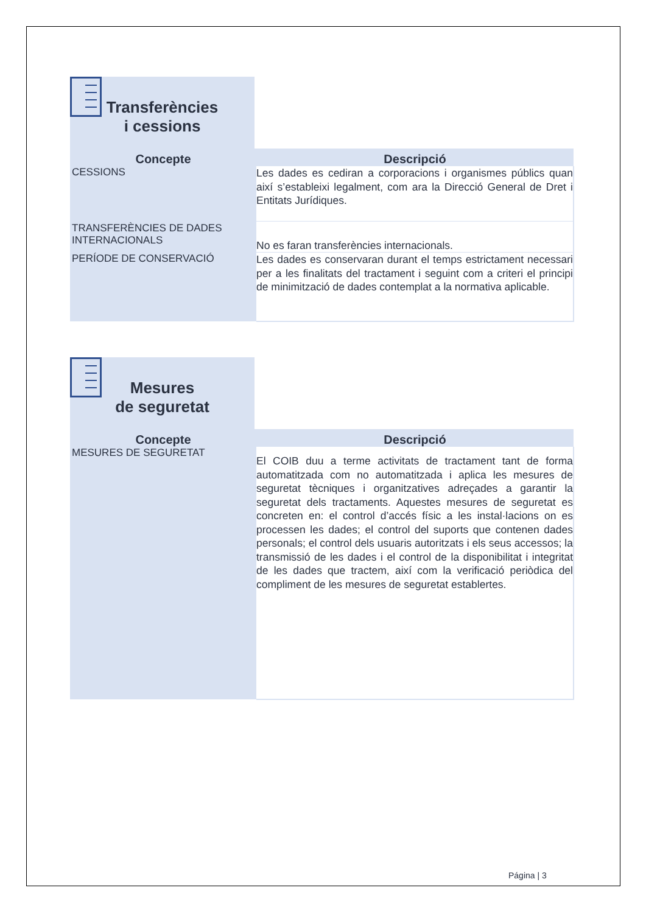Transferències
i cessions
| Concepte | Descripció |
| --- | --- |
| CESSIONS | Les dades es cediran a corporacions i organismes públics quan així s’estableixi legalment, com ara la Direcció General de Dret i Entitats Jurídiques. |
| TRANSFERÈNCIES DE DADES INTERNACIONALS | No es faran transferències internacionals. |
| PERÍODE DE CONSERVACIÓ | Les dades es conservaran durant el temps estrictament necessari per a les finalitats del tractament i seguint com a criteri el principi de minimització de dades contemplat a la normativa aplicable. |
Mesures
de seguretat
| Concepte | Descripció |
| --- | --- |
| MESURES DE SEGURETAT | El COIB duu a terme activitats de tractament tant de forma automatitzada com no automatitzada i aplica les mesures de seguretat tècniques i organitzatives adreçades a garantir la seguretat dels tractaments. Aquestes mesures de seguretat es concreten en: el control d’accés físic a les instal·lacions on es processen les dades; el control del suports que contenen dades personals; el control dels usuaris autoritzats i els seus accessos; la transmissió de les dades i el control de la disponibilitat i integritat de les dades que tractem, així com la verificació periòdica del compliment de les mesures de seguretat establertes. |
Página | 3